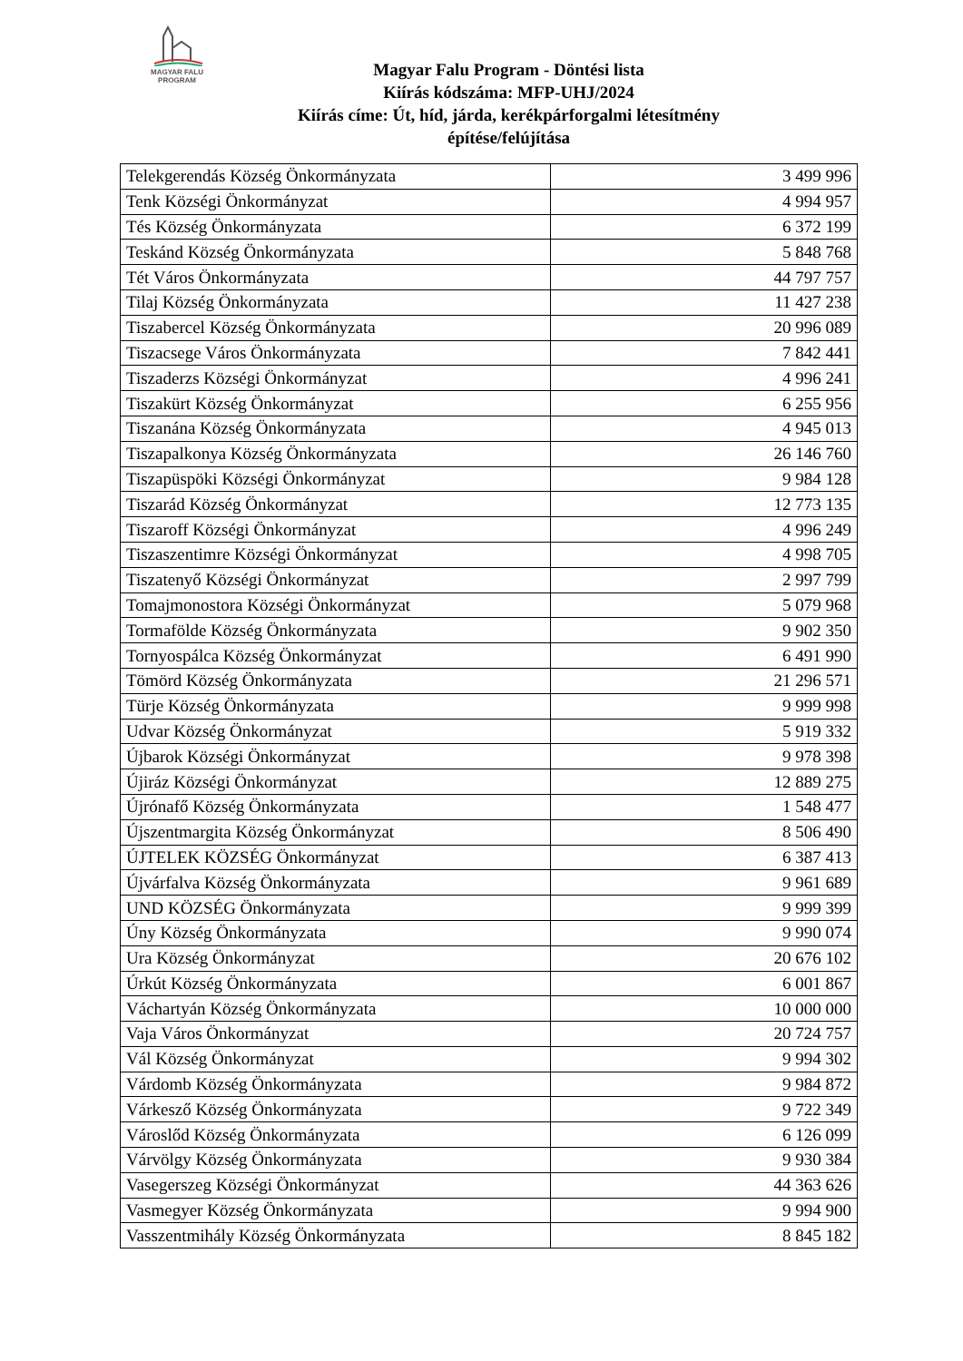MAGYAR FALU PROGRAM
Magyar Falu Program - Döntési lista
Kiírás kódszáma: MFP-UHJ/2024
Kiírás címe: Út, híd, járda, kerékpárforgalmi létesítmény
építése/felújítása
| Telekgerendás Község Önkormányzata | 3 499 996 |
| Tenk Községi Önkormányzat | 4 994 957 |
| Tés Község Önkormányzata | 6 372 199 |
| Teskánd Község Önkormányzata | 5 848 768 |
| Tét Város Önkormányzata | 44 797 757 |
| Tilaj Község Önkormányzata | 11 427 238 |
| Tiszabercel Község Önkormányzata | 20 996 089 |
| Tiszacsege Város Önkormányzata | 7 842 441 |
| Tiszaderzs Községi Önkormányzat | 4 996 241 |
| Tiszakürt Község Önkormányzat | 6 255 956 |
| Tiszanána Község Önkormányzata | 4 945 013 |
| Tiszapalkonya Község Önkormányzata | 26 146 760 |
| Tiszapüspöki Községi Önkormányzat | 9 984 128 |
| Tiszarád Község Önkormányzat | 12 773 135 |
| Tiszaroff Községi Önkormányzat | 4 996 249 |
| Tiszaszentimre Községi Önkormányzat | 4 998 705 |
| Tiszatenyő Községi Önkormányzat | 2 997 799 |
| Tomajmonostora Községi Önkormányzat | 5 079 968 |
| Tormafölde Község Önkormányzata | 9 902 350 |
| Tornyospálca Község Önkormányzat | 6 491 990 |
| Tömörd Község Önkormányzata | 21 296 571 |
| Türje Község Önkormányzata | 9 999 998 |
| Udvar Község Önkormányzat | 5 919 332 |
| Újbarok Községi Önkormányzat | 9 978 398 |
| Újiráz Községi Önkormányzat | 12 889 275 |
| Újrónafő Község Önkormányzata | 1 548 477 |
| Újszentmargita Község Önkormányzat | 8 506 490 |
| ÚJTELEK KÖZSÉG Önkormányzat | 6 387 413 |
| Újvárfalva Község Önkormányzata | 9 961 689 |
| UND KÖZSÉG Önkormányzata | 9 999 399 |
| Úny Község Önkormányzata | 9 990 074 |
| Ura Község Önkormányzat | 20 676 102 |
| Úrkút Község Önkormányzata | 6 001 867 |
| Váchartyán Község Önkormányzata | 10 000 000 |
| Vaja Város Önkormányzat | 20 724 757 |
| Vál Község Önkormányzat | 9 994 302 |
| Várdomb Község Önkormányzata | 9 984 872 |
| Várkesző Község Önkormányzata | 9 722 349 |
| Városlőd Község Önkormányzata | 6 126 099 |
| Várvölgy Község Önkormányzata | 9 930 384 |
| Vasegerszeg Községi Önkormányzat | 44 363 626 |
| Vasmegyer Község Önkormányzata | 9 994 900 |
| Vasszentmihály Község Önkormányzata | 8 845 182 |